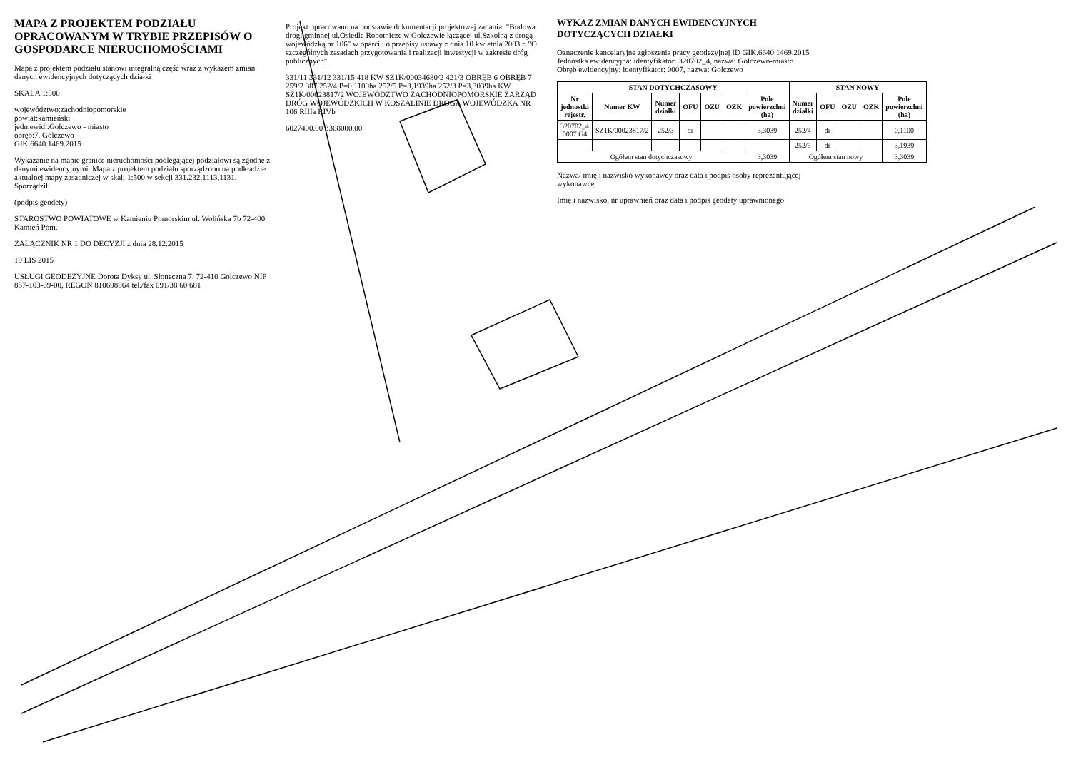MAPA Z PROJEKTEM PODZIAŁU OPRACOWANYM W TRYBIE PRZEPISÓW O GOSPODARCE NIERUCHOMOŚCIAMI
Mapa z projektem podziału stanowi integralną część wraz z wykazem zmian danych ewidencyjnych dotyczących działki
SKALA 1:500
województwo:zachodniopomorskie
powiat:kamieński
jedn.ewid.:Golczewo - miasto
obręb:7, Golczewo
GIK.6640.1469.2015
Wykazanie na mapie granice nieruchomości podlegającej podziałowi są zgodne z danymi ewidencyjnymi. Mapa z projektem podziału sporządzono na podkładzie aktualnej mapy zasadniczej w skali 1:500 w sekcji 331.232.1113,1131. Sporządził:
(podpis geodety)
STAROSTWO POWIATOWE w Kamieniu Pomorskim ul. Wolińska 7b 72-400 Kamień Pom.
ZAŁĄCZNIK NR 1 DO DECYZJI z dnia 28.12.2015
19 LIS 2015
USŁUGI GEODEZYJNE Dorota Dyksy ul. Słoneczna 7, 72-410 Golczewo NIP 857-103-69-00, REGON 810698864 tel./fax 091/38 60 681
Projekt opracowano na podstawie dokumentacji projektowej zadania: "Budowa drogi gminnej ul.Osiedle Robotnicze w Golczewie łączącej ul.Szkolną z drogą wojewódzką nr 106" w oparciu o przepisy ustawy z dnia 10 kwietnia 2003 r. "O szczególnych zasadach przygotowania i realizacji inwestycji w zakresie dróg publicznych".
331/11 331/12 331/15 418 KW SZ1K/00034680/2 421/3 OBRĘB 6 OBRĘB 7 259/2 387 252/4 P=0,1100ha 252/5 P=3,1939ha 252/3 P=3,3039ha KW SZ1K/00023817/2 WOJEWÓDZTWO ZACHODNIOPOMORSKIE ZARZĄD DRÓG WOJEWÓDZKICH W KOSZALINIE DROGA WOJEWÓDZKA NR 106 RIIIa RIVb
6027400.00 3368000.00
WYKAZ ZMIAN DANYCH EWIDENCYJNYCH DOTYCZĄCYCH DZIAŁKI
Oznaczenie kancelaryjne zgłoszenia pracy geodezyjnej ID GIK.6640.1469.2015
Jednostka ewidencyjna: identyfikator: 320702_4, nazwa: Golczewo-miasto
Obręb ewidencyjny: identyfikator: 0007, nazwa: Golczewo
| STAN DOTYCHCZASOWY | | | | | | | STAN NOWY | | | | |
| --- | --- | --- | --- | --- | --- | --- | --- | --- | --- | --- | --- |
| Nr jednostki rejestr. | Numer KW | Numer działki | OFU | OZU | OZK | Pole powierzchni (ha) | Numer działki | OFU | OZU | OZK | Pole powierzchni (ha) |
| 320702_4 0007.G4 | SZ1K/00023817/2 | 252/3 | dr | | | 3,3039 | 252/4 | dr | | | 0,1100 |
| | | | | | | | 252/5 | dr | | | 3,1939 |
| Ogółem stan dotychczasowy | | | | | | 3,3039 | Ogółem stan nowy | | | | 3,3039 |
Nazwa/ imię i nazwisko wykonawcy oraz data i podpis osoby reprezentującej wykonawcę
Imię i nazwisko, nr uprawnień oraz data i podpis geodety uprawnionego